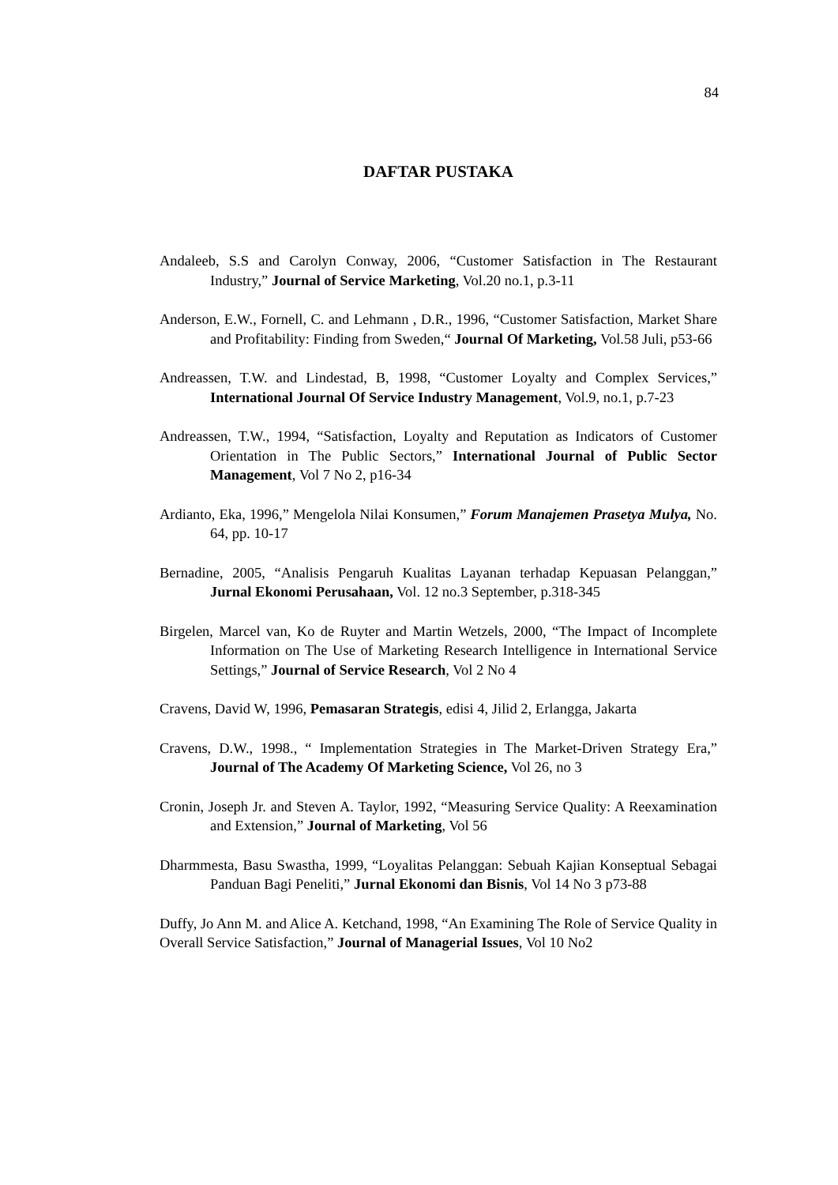84
DAFTAR PUSTAKA
Andaleeb, S.S and Carolyn Conway, 2006, “Customer Satisfaction in The Restaurant Industry,” Journal of Service Marketing, Vol.20 no.1, p.3-11
Anderson, E.W., Fornell, C. and Lehmann , D.R., 1996, “Customer Satisfaction, Market Share and Profitability: Finding from Sweden,“ Journal Of Marketing, Vol.58 Juli, p53-66
Andreassen, T.W. and Lindestad, B, 1998, “Customer Loyalty and Complex Services,” International Journal Of Service Industry Management, Vol.9, no.1, p.7-23
Andreassen, T.W., 1994, “Satisfaction, Loyalty and Reputation as Indicators of Customer Orientation in The Public Sectors,” International Journal of Public Sector Management, Vol 7 No 2, p16-34
Ardianto, Eka, 1996,” Mengelola Nilai Konsumen,” Forum Manajemen Prasetya Mulya, No. 64, pp. 10-17
Bernadine, 2005, “Analisis Pengaruh Kualitas Layanan terhadap Kepuasan Pelanggan,” Jurnal Ekonomi Perusahaan, Vol. 12 no.3 September, p.318-345
Birgelen, Marcel van, Ko de Ruyter and Martin Wetzels, 2000, “The Impact of Incomplete Information on The Use of Marketing Research Intelligence in International Service Settings,” Journal of Service Research, Vol 2 No 4
Cravens, David W, 1996, Pemasaran Strategis, edisi 4, Jilid 2, Erlangga, Jakarta
Cravens, D.W., 1998., “ Implementation Strategies in The Market-Driven Strategy Era,” Journal of The Academy Of Marketing Science, Vol 26, no 3
Cronin, Joseph Jr. and Steven A. Taylor, 1992, “Measuring Service Quality: A Reexamination and Extension,” Journal of Marketing, Vol 56
Dharmmesta, Basu Swastha, 1999, “Loyalitas Pelanggan: Sebuah Kajian Konseptual Sebagai Panduan Bagi Peneliti,” Jurnal Ekonomi dan Bisnis, Vol 14 No 3 p73-88
Duffy, Jo Ann M. and Alice A. Ketchand, 1998, “An Examining The Role of Service Quality in Overall Service Satisfaction,” Journal of Managerial Issues, Vol 10 No2